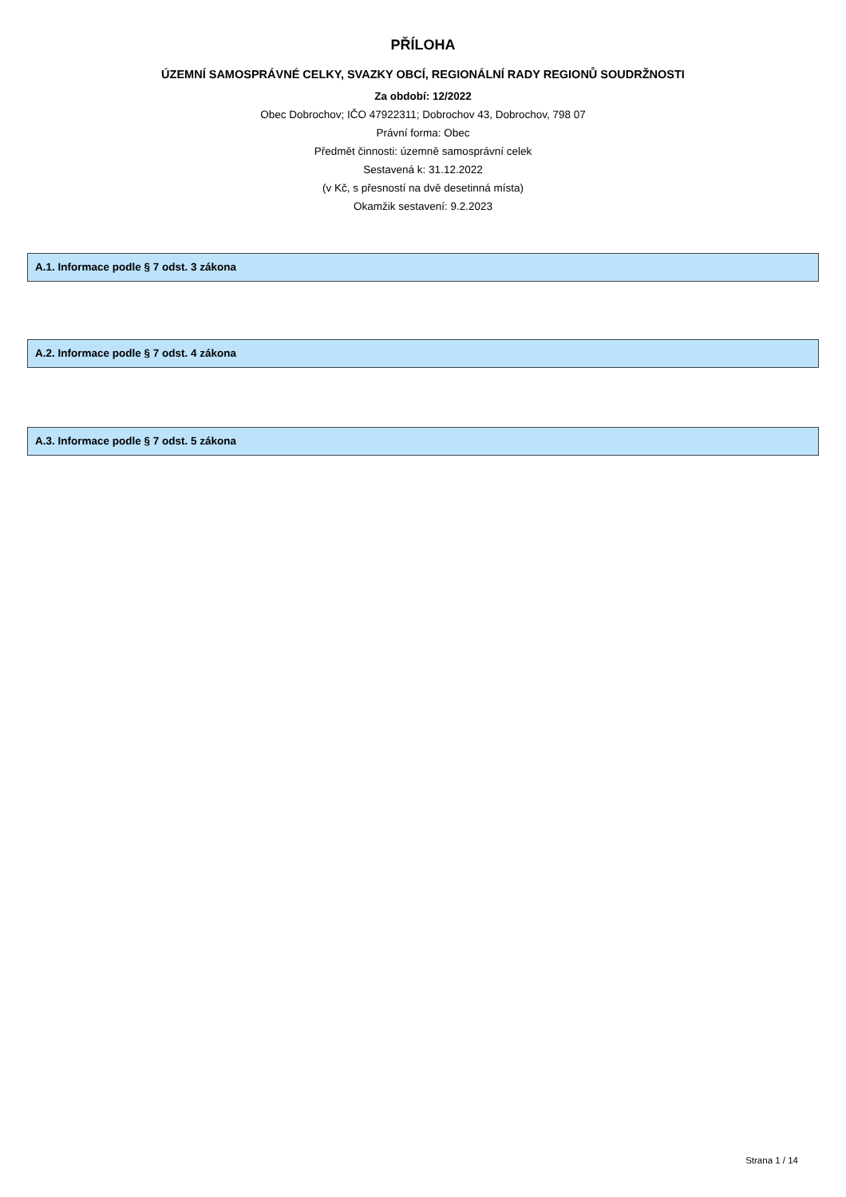PŘÍLOHA
ÚZEMNÍ SAMOSPRÁVNÉ CELKY, SVAZKY OBCÍ, REGIONÁLNÍ RADY REGIONŮ SOUDRŽNOSTI
Za období: 12/2022
Obec Dobrochov; IČO 47922311; Dobrochov 43, Dobrochov, 798 07
Právní forma: Obec
Předmět činnosti: územně samosprávní celek
Sestavená k: 31.12.2022
(v Kč, s přesností na dvě desetinná místa)
Okamžik sestavení: 9.2.2023
A.1. Informace podle § 7 odst. 3 zákona
A.2. Informace podle § 7 odst. 4 zákona
A.3. Informace podle § 7 odst. 5 zákona
Strana 1 / 14